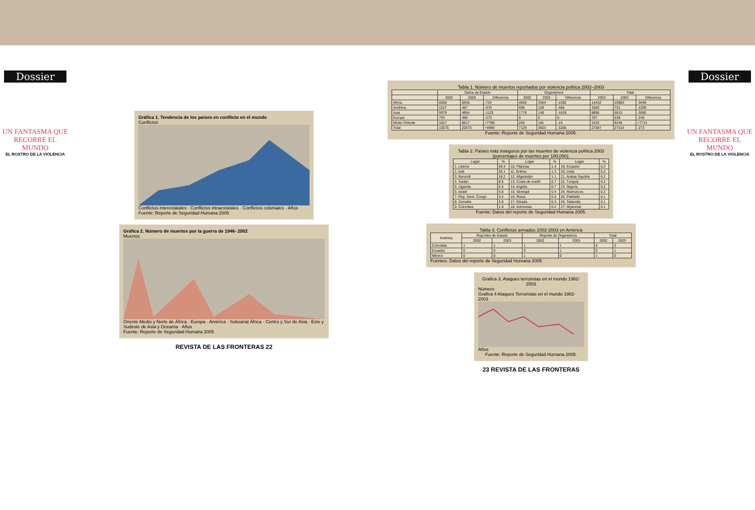Dossier
UN FANTASMA QUE RECORRE EL MUNDO
EL ROSTRO DE LA VIOLENCIA
Gráfica 1. Tendencia de los países en conflicto en el mundo
Conflictos
Conflictos interestatales · Conflictos intraestatales · Conflictos coloniales · Años
Fuente: Reporte de Seguridad Humana 2005
Gráfica 2. Número de muertos por la guerra de 1946- 2002
Muertos
Oriente Medio y Norte de África · Europa · América · Subsarial África · Centro y Sur de Asia · Este y Sudeste de Asia y Oceanía · Años
Fuente: Reporte de Seguridad Humana 2005
REVISTA DE LAS FRONTERAS 22
Tabla 1. Número de muertos reportados por violencia política 2002–2003
| | Datos de Estado | | | Organismos | | | Total | | |
| --- | --- | --- | --- | --- | --- | --- | --- | --- | --- |
| | 2002 | 2003 | Diferencia | 2002 | 2003 | Diferencia | 2003 | 2003 | Diferencia |
| África | 6659 | 5935 | -724 | 4556 | 3464 | -1092 | 14432 | 10983 | -3449 |
| América | 1157 | 487 | -670 | 595 | 129 | -466 | 1940 | 731 | -1209 |
| Asia | 5979 | 4854 | -1125 | 1778 | 149 | -1629 | 8895 | 5815 | -3080 |
| Europa | 753 | 480 | -273 | 0 | 0 | 0 | 787 | 539 | -248 |
| Medio Oriente | 1027 | 8817 | +7790 | 200 | 181 | -19 | 1533 | 9246 | +7713 |
| Total | 15575 | 20573 | +4998 | 7129 | 3923 | -3206 | 27587 | 27314 | -273 |
Fuente: Reporte de Seguridad Humana 2005.
Tabla 2. Países más inseguros por las muertes de violencia política 2003 (porcentajes de muertes por 100,000).
| Lugar | % | Lugar | % | Lugar | % |
| --- | --- | --- | --- | --- | --- |
| 1. Liberia | 59.4 | 10. Filipinas | 1.4 | 19. Ecuador | 0.2 |
| 2. Irak | 35.1 | 11. Eritrea | 1.3 | 20. India | 0.2 |
| 3. Burundi | 16.2 | 12. Afganistán | 1.1 | 21. Arabia Saudita | 0.2 |
| 4. Sudán | 8.5 | 13. Costa de marfil | 0.7 | 22. Turquía | 0.2 |
| 5. Uganda | 6.5 | 14. Argelia | 0.7 | 23. Nigeria | 0.2 |
| 6. Israel | 5.8 | 15. Senegal | 0.4 | 24. Marruecos | 0.2 |
| 7. Rep. Dem. Congo | 4.2 | 16. Rusia | 0.4 | 25. Pakistán | 0.1 |
| 8. Somalia | 3.9 | 17. Etiopía | 0.3 | 26. Tailandia | 0.1 |
| 9. Colombia | 1.6 | 18. Indonesia | 0.2 | 27. Myanmar | 0.1 |
Fuente: Datos del reporte de Seguridad Humana 2005.
Tabla 3. Conflictos armados 2002-2003 en América
| América | Reportes de Estado | | Reporte de Organismos | | Total | |
| --- | --- | --- | --- | --- | --- | --- |
| | 2002 | 2003 | 2002 | 2003 | 2002 | 2003 |
| Colombia | 1 | 1 | 1 | 1 | 4 | 3 |
| Ecuador | 0 | 0 | 0 | 1 | 0 | 1 |
| México | 0 | 0 | 1 | 0 | 1 | 0 |
Fuentes: Datos del reporte de Seguridad Humana 2005
Grafica 3. Ataques terroristas en el mundo 1982-2003Número
Grafica 4 Ataques Terroristas en el mundo 1982-2003
Años
Fuente: Reporte de Seguridad Humana 2005.
23 REVISTA DE LAS FRONTERAS
Dossier
UN FANTASMA QUE RECORRE EL MUNDO
EL ROSTRO DE LA VIOLENCIA